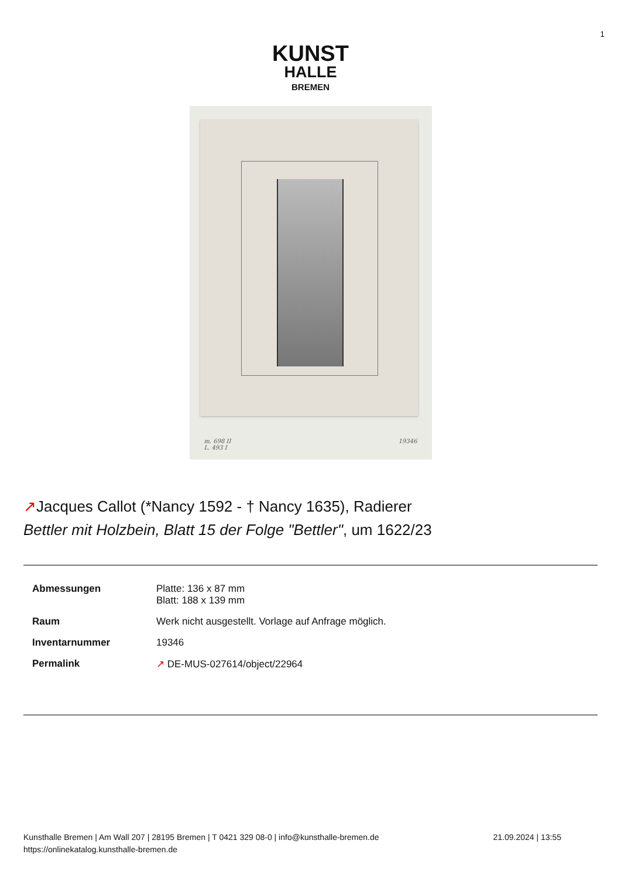1
KUNST
HALLE
BREMEN
m. 698 II
L. 493 I
19346
↗Jacques Callot (*Nancy 1592 - † Nancy 1635), Radierer
Bettler mit Holzbein, Blatt 15 der Folge "Bettler", um 1622/23
| Abmessungen | Platte: 136 x 87 mm Blatt: 188 x 139 mm |
| Raum | Werk nicht ausgestellt. Vorlage auf Anfrage möglich. |
| Inventarnummer | 19346 |
| Permalink | ↗ DE-MUS-027614/object/22964 |
Kunsthalle Bremen | Am Wall 207 | 28195 Bremen | T 0421 329 08-0 | info@kunsthalle-bremen.de
https://onlinekatalog.kunsthalle-bremen.de
21.09.2024 | 13:55